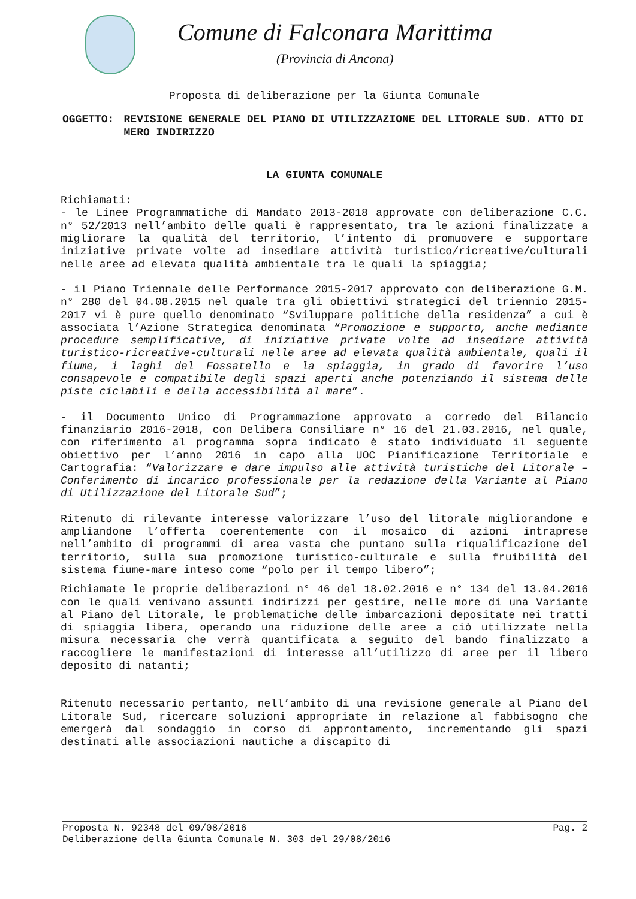Comune di Falconara Marittima
(Provincia di Ancona)
Proposta di deliberazione per la Giunta Comunale
OGGETTO: REVISIONE GENERALE DEL PIANO DI UTILIZZAZIONE DEL LITORALE SUD. ATTO DI MERO INDIRIZZO
LA GIUNTA COMUNALE
Richiamati:
- le Linee Programmatiche di Mandato 2013-2018 approvate con deliberazione C.C. n° 52/2013 nell’ambito delle quali è rappresentato, tra le azioni finalizzate a migliorare la qualità del territorio, l’intento di promuovere e supportare iniziative private volte ad insediare attività turistico/ricreative/culturali nelle aree ad elevata qualità ambientale tra le quali la spiaggia;
- il Piano Triennale delle Performance 2015-2017 approvato con deliberazione G.M. n° 280 del 04.08.2015 nel quale tra gli obiettivi strategici del triennio 2015-2017 vi è pure quello denominato “Sviluppare politiche della residenza” a cui è associata l’Azione Strategica denominata “Promozione e supporto, anche mediante procedure semplificative, di iniziative private volte ad insediare attività turistico-ricreative-culturali nelle aree ad elevata qualità ambientale, quali il fiume, i laghi del Fossatello e la spiaggia, in grado di favorire l’uso consapevole e compatibile degli spazi aperti anche potenziando il sistema delle piste ciclabili e della accessibilità al mare”.
- il Documento Unico di Programmazione approvato a corredo del Bilancio finanziario 2016-2018, con Delibera Consiliare n° 16 del 21.03.2016, nel quale, con riferimento al programma sopra indicato è stato individuato il seguente obiettivo per l’anno 2016 in capo alla UOC Pianificazione Territoriale e Cartografia: “Valorizzare e dare impulso alle attività turistiche del Litorale – Conferimento di incarico professionale per la redazione della Variante al Piano di Utilizzazione del Litorale Sud”;
Ritenuto di rilevante interesse valorizzare l’uso del litorale migliorandone e ampliandone l’offerta coerentemente con il mosaico di azioni intraprese nell’ambito di programmi di area vasta che puntano sulla riqualificazione del territorio, sulla sua promozione turistico-culturale e sulla fruibilità del sistema fiume-mare inteso come “polo per il tempo libero”;
Richiamate le proprie deliberazioni n° 46 del 18.02.2016 e n° 134 del 13.04.2016 con le quali venivano assunti indirizzi per gestire, nelle more di una Variante al Piano del Litorale, le problematiche delle imbarcazioni depositate nei tratti di spiaggia libera, operando una riduzione delle aree a ciò utilizzate nella misura necessaria che verrà quantificata a seguito del bando finalizzato a raccogliere le manifestazioni di interesse all’utilizzo di aree per il libero deposito di natanti;
Ritenuto necessario pertanto, nell’ambito di una revisione generale al Piano del Litorale Sud, ricercare soluzioni appropriate in relazione al fabbisogno che emergerà dal sondaggio in corso di approntamento, incrementando gli spazi destinati alle associazioni nautiche a discapito di
Proposta N. 92348 del 09/08/2016 Pag. 2
Deliberazione della Giunta Comunale N. 303 del 29/08/2016